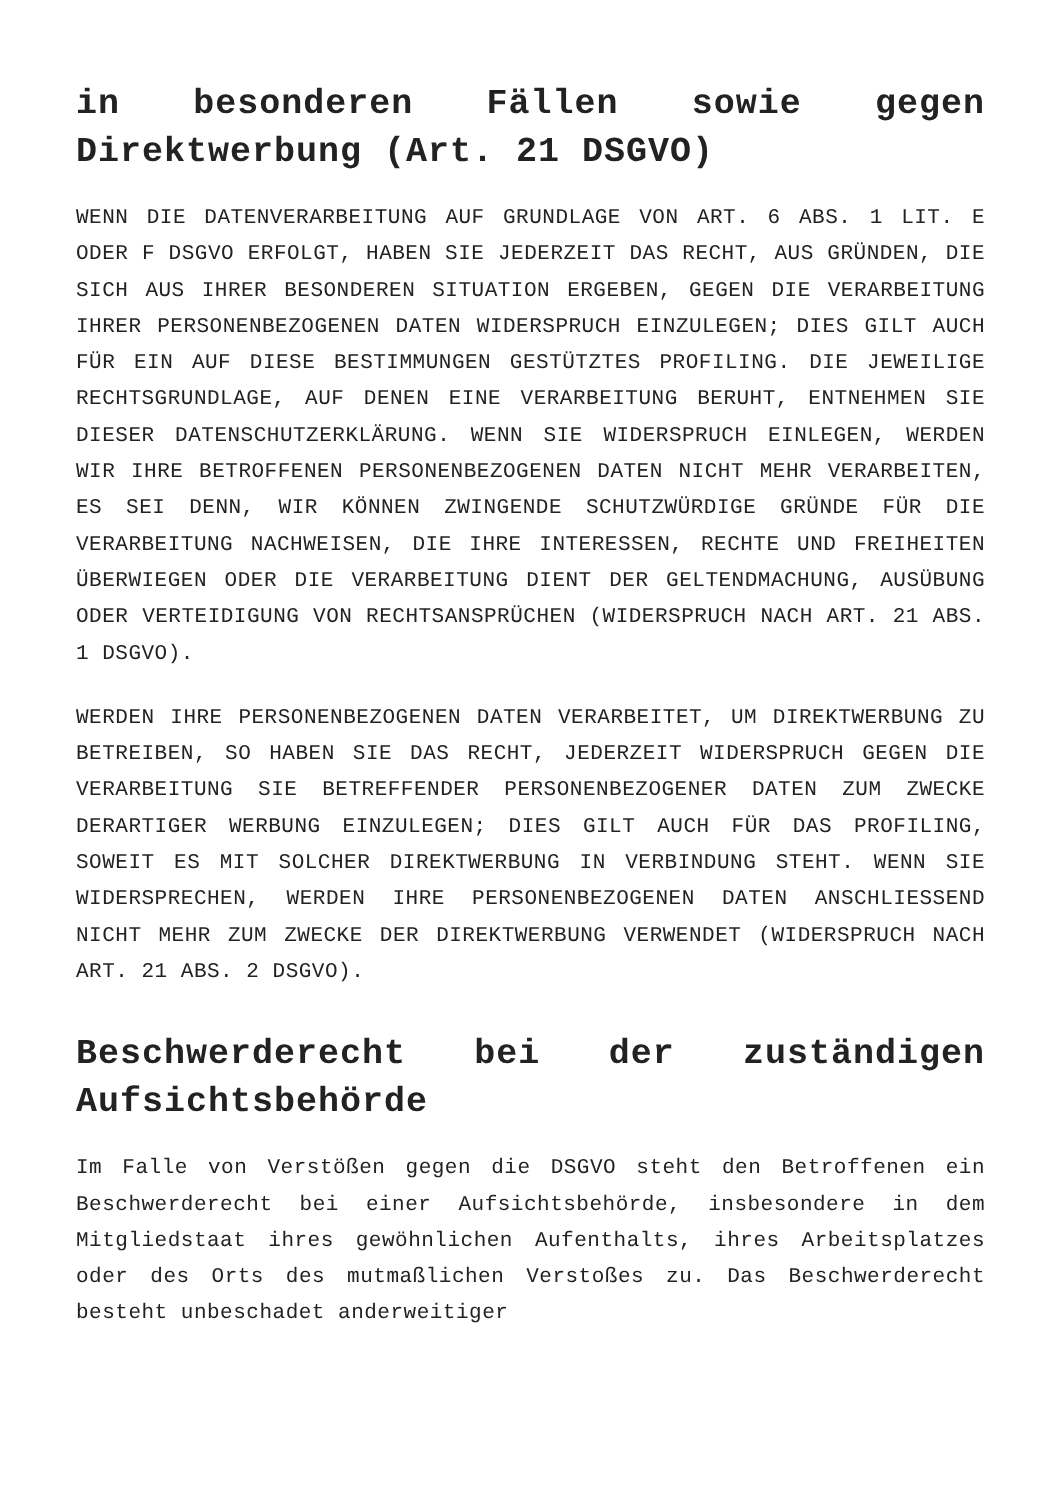in besonderen Fällen sowie gegen Direktwerbung (Art. 21 DSGVO)
WENN DIE DATENVERARBEITUNG AUF GRUNDLAGE VON ART. 6 ABS. 1 LIT. E ODER F DSGVO ERFOLGT, HABEN SIE JEDERZEIT DAS RECHT, AUS GRÜNDEN, DIE SICH AUS IHRER BESONDEREN SITUATION ERGEBEN, GEGEN DIE VERARBEITUNG IHRER PERSONENBEZOGENEN DATEN WIDERSPRUCH EINZULEGEN; DIES GILT AUCH FÜR EIN AUF DIESE BESTIMMUNGEN GESTÜTZTES PROFILING. DIE JEWEILIGE RECHTSGRUNDLAGE, AUF DENEN EINE VERARBEITUNG BERUHT, ENTNEHMEN SIE DIESER DATENSCHUTZERKLÄRUNG. WENN SIE WIDERSPRUCH EINLEGEN, WERDEN WIR IHRE BETROFFENEN PERSONENBEZOGENEN DATEN NICHT MEHR VERARBEITEN, ES SEI DENN, WIR KÖNNEN ZWINGENDE SCHUTZWÜRDIGE GRÜNDE FÜR DIE VERARBEITUNG NACHWEISEN, DIE IHRE INTERESSEN, RECHTE UND FREIHEITEN ÜBERWIEGEN ODER DIE VERARBEITUNG DIENT DER GELTENDMACHUNG, AUSÜBUNG ODER VERTEIDIGUNG VON RECHTSANSPRÜCHEN (WIDERSPRUCH NACH ART. 21 ABS. 1 DSGVO).
WERDEN IHRE PERSONENBEZOGENEN DATEN VERARBEITET, UM DIREKTWERBUNG ZU BETREIBEN, SO HABEN SIE DAS RECHT, JEDERZEIT WIDERSPRUCH GEGEN DIE VERARBEITUNG SIE BETREFFENDER PERSONENBEZOGENER DATEN ZUM ZWECKE DERARTIGER WERBUNG EINZULEGEN; DIES GILT AUCH FÜR DAS PROFILING, SOWEIT ES MIT SOLCHER DIREKTWERBUNG IN VERBINDUNG STEHT. WENN SIE WIDERSPRECHEN, WERDEN IHRE PERSONENBEZOGENEN DATEN ANSCHLIESSEND NICHT MEHR ZUM ZWECKE DER DIREKTWERBUNG VERWENDET (WIDERSPRUCH NACH ART. 21 ABS. 2 DSGVO).
Beschwerderecht bei der zuständigen Aufsichtsbehörde
Im Falle von Verstößen gegen die DSGVO steht den Betroffenen ein Beschwerderecht bei einer Aufsichtsbehörde, insbesondere in dem Mitgliedstaat ihres gewöhnlichen Aufenthalts, ihres Arbeitsplatzes oder des Orts des mutmaßlichen Verstoßes zu. Das Beschwerderecht besteht unbeschadet anderweitiger